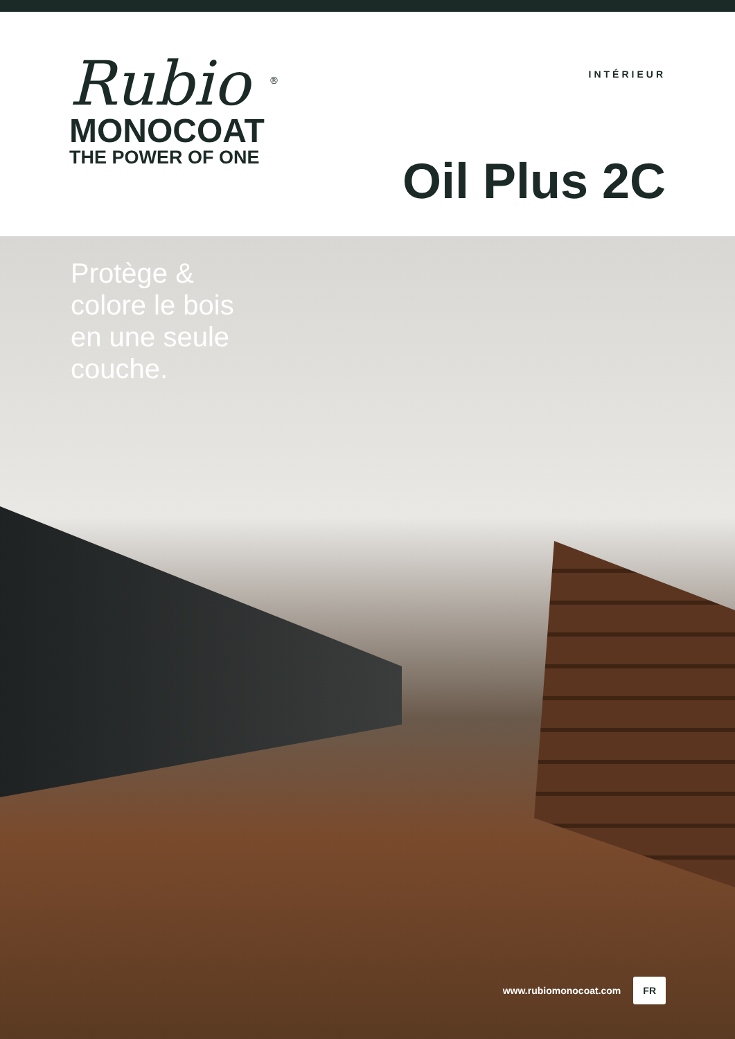Rubio <sup>®</sup>
MONOCOAT
THE POWER OF ONE
INTÉRIEUR
Oil Plus 2C
Protège &
colore le bois
en une seule
couche.
www.rubiomonocoat.com FR